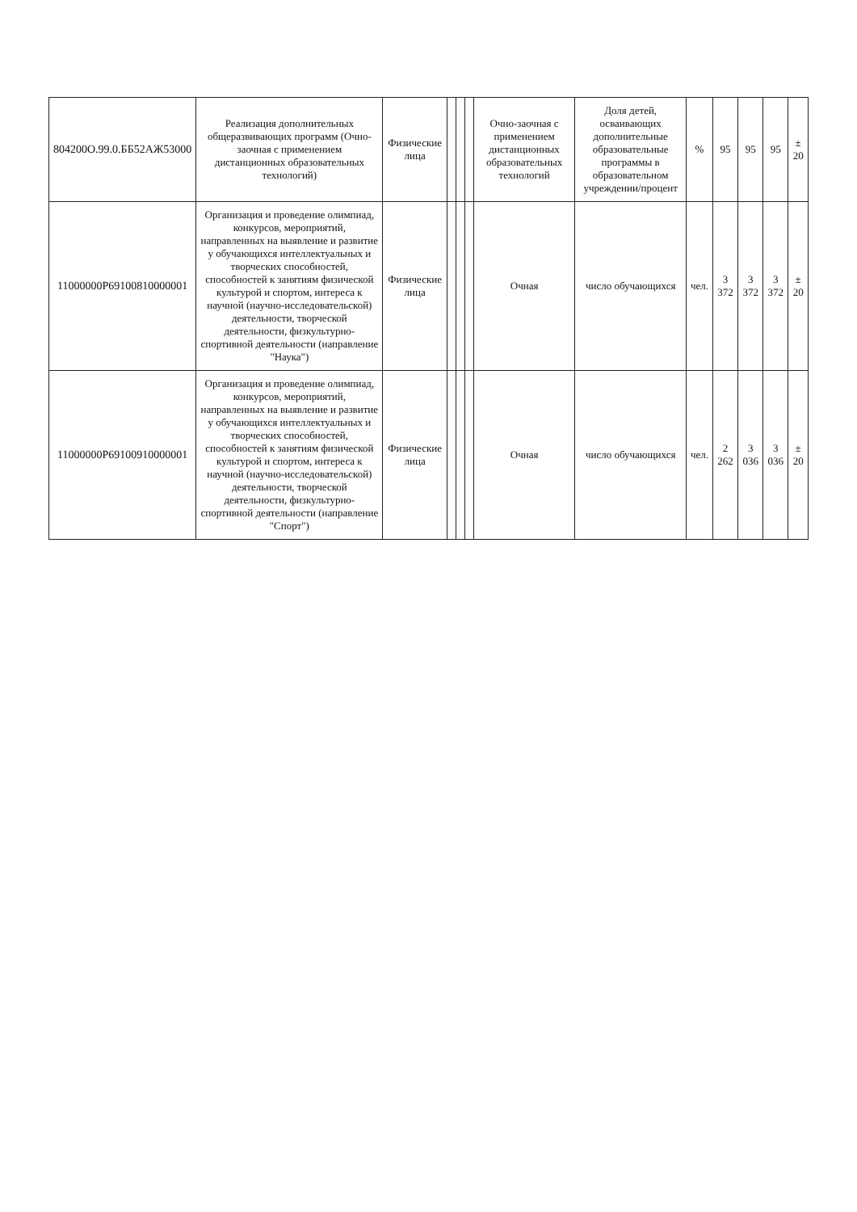| 804200О.99.0.ББ52АЖ53000 | Реализация дополнительных общеразвивающих программ (Очно-заочная с применением дистанционных образовательных технологий) | Физические лица | | | | Очно-заочная с применением дистанционных образовательных технологий | Доля детей, осваивающих дополнительные образовательные программы в образовательном учреждении/процент | % | 95 | 95 | 95 | ± 20 |
| 11000000Р69100810000001 | Организация и проведение олимпиад, конкурсов, мероприятий, направленных на выявление и развитие у обучающихся интеллектуальных и творческих способностей, способностей к занятиям физической культурой и спортом, интереса к научной (научно-исследовательской) деятельности, творческой деятельности, физкультурно-спортивной деятельности (направление "Наука") | Физические лица | | | | Очная | число обучающихся | чел. | 3 372 | 3 372 | 3 372 | ± 20 |
| 11000000Р69100910000001 | Организация и проведение олимпиад, конкурсов, мероприятий, направленных на выявление и развитие у обучающихся интеллектуальных и творческих способностей, способностей к занятиям физической культурой и спортом, интереса к научной (научно-исследовательской) деятельности, творческой деятельности, физкультурно-спортивной деятельности (направление "Спорт") | Физические лица | | | | Очная | число обучающихся | чел. | 2 262 | 3 036 | 3 036 | ± 20 |